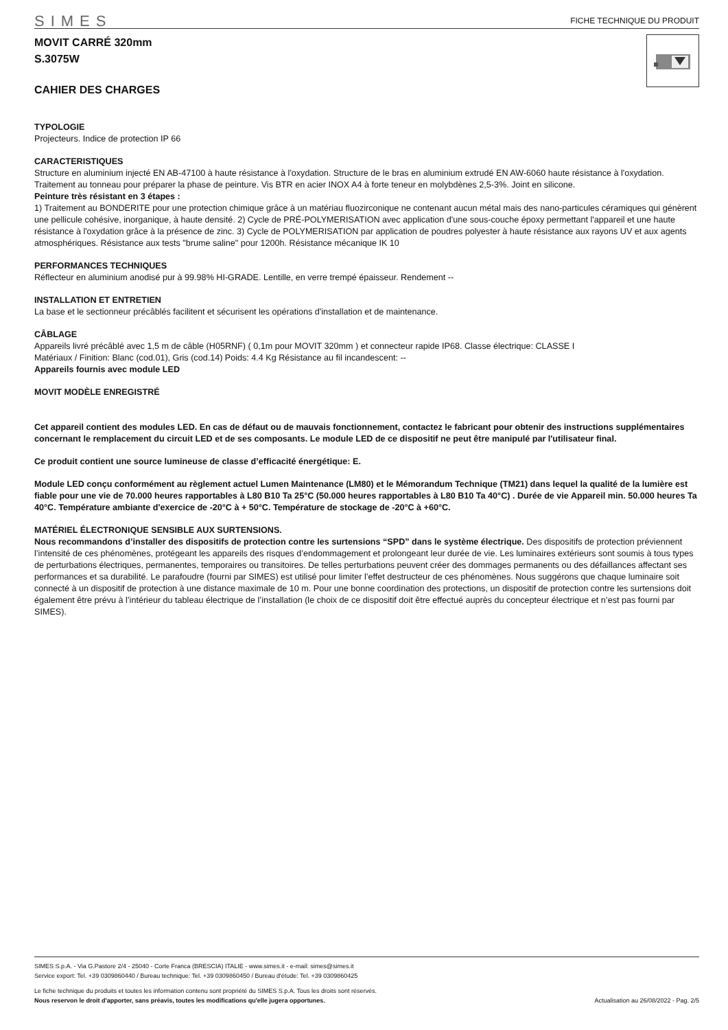SIMES FICHE TECHNIQUE DU PRODUIT
MOVIT CARRÉ 320mm
S.3075W
CAHIER DES CHARGES
TYPOLOGIE
Projecteurs. Indice de protection IP 66
CARACTERISTIQUES
Structure en aluminium injecté EN AB-47100 à haute résistance à l'oxydation. Structure de le bras en aluminium extrudé EN AW-6060 haute résistance à l'oxydation. Traitement au tonneau pour préparer la phase de peinture. Vis BTR en acier INOX A4 à forte teneur en molybdènes 2,5-3%. Joint en silicone.
Peinture très résistant en 3 étapes :
1) Traitement au BONDERITE pour une protection chimique grâce à un matériau fluozirconique ne contenant aucun métal mais des nano-particules céramiques qui génèrent une pellicule cohésive, inorganique, à haute densité. 2) Cycle de PRÉ-POLYMERISATION avec application d'une sous-couche époxy permettant l'appareil et une haute résistance à l'oxydation grâce à la présence de zinc. 3) Cycle de POLYMERISATION par application de poudres polyester à haute résistance aux rayons UV et aux agents atmosphériques. Résistance aux tests "brume saline" pour 1200h. Résistance mécanique IK 10
PERFORMANCES TECHNIQUES
Réflecteur en aluminium anodisé pur à 99.98% HI-GRADE. Lentille, en verre trempé épaisseur. Rendement --
INSTALLATION ET ENTRETIEN
La base et le sectionneur précâblés facilitent et sécurisent les opérations d'installation et de maintenance.
CÂBLAGE
Appareils livré précâblé avec 1,5 m de câble (H05RNF) ( 0,1m pour MOVIT 320mm ) et connecteur rapide IP68. Classe électrique: CLASSE I
Matériaux / Finition: Blanc (cod.01), Gris (cod.14) Poids: 4.4 Kg Résistance au fil incandescent: --
Appareils fournis avec module LED
MOVIT MODÈLE ENREGISTRÉ
Cet appareil contient des modules LED. En cas de défaut ou de mauvais fonctionnement, contactez le fabricant pour obtenir des instructions supplémentaires concernant le remplacement du circuit LED et de ses composants. Le module LED de ce dispositif ne peut être manipulé par l'utilisateur final.
Ce produit contient une source lumineuse de classe d’efficacité énergétique: E.
Module LED conçu conformément au règlement actuel Lumen Maintenance (LM80) et le Mémorandum Technique (TM21) dans lequel la qualité de la lumière est fiable pour une vie de 70.000 heures rapportables à L80 B10 Ta 25°C (50.000 heures rapportables à L80 B10 Ta 40°C) . Durée de vie Appareil min. 50.000 heures Ta 40°C. Température ambiante d'exercice de -20°C à + 50°C. Température de stockage de -20°C à +60°C.
MATÉRIEL ÉLECTRONIQUE SENSIBLE AUX SURTENSIONS.
Nous recommandons d’installer des dispositifs de protection contre les surtensions “SPD” dans le système électrique. Des dispositifs de protection préviennent l’intensité de ces phénomènes, protégeant les appareils des risques d’endommagement et prolongeant leur durée de vie. Les luminaires extérieurs sont soumis à tous types de perturbations électriques, permanentes, temporaires ou transitoires. De telles perturbations peuvent créer des dommages permanents ou des défaillances affectant ses performances et sa durabilité. Le parafoudre (fourni par SIMES) est utilisé pour limiter l’effet destructeur de ces phénomènes. Nous suggérons que chaque luminaire soit connecté à un dispositif de protection à une distance maximale de 10 m. Pour une bonne coordination des protections, un dispositif de protection contre les surtensions doit également être prévu à l’intérieur du tableau électrique de l’installation (le choix de ce dispositif doit être effectué auprès du concepteur électrique et n’est pas fourni par SIMES).
SIMES S.p.A. - Via G.Pastore 2/4 - 25040 - Corte Franca (BRESCIA) ITALIE - www.simes.it - e-mail: simes@simes.it
Service export: Tel. +39 0309860440 / Bureau technique: Tel. +39 0309860450 / Bureau d'étude: Tel. +39 0309860425
Le fiche technique du produits et toutes les information contenu sont propriété du SIMES S.p.A. Tous les droits sont réservés.
Nous reservon le droit d'apporter, sans préavis, toutes les modifications qu'elle jugera opportunes. Actualisation au 26/08/2022 - Pag. 2/5